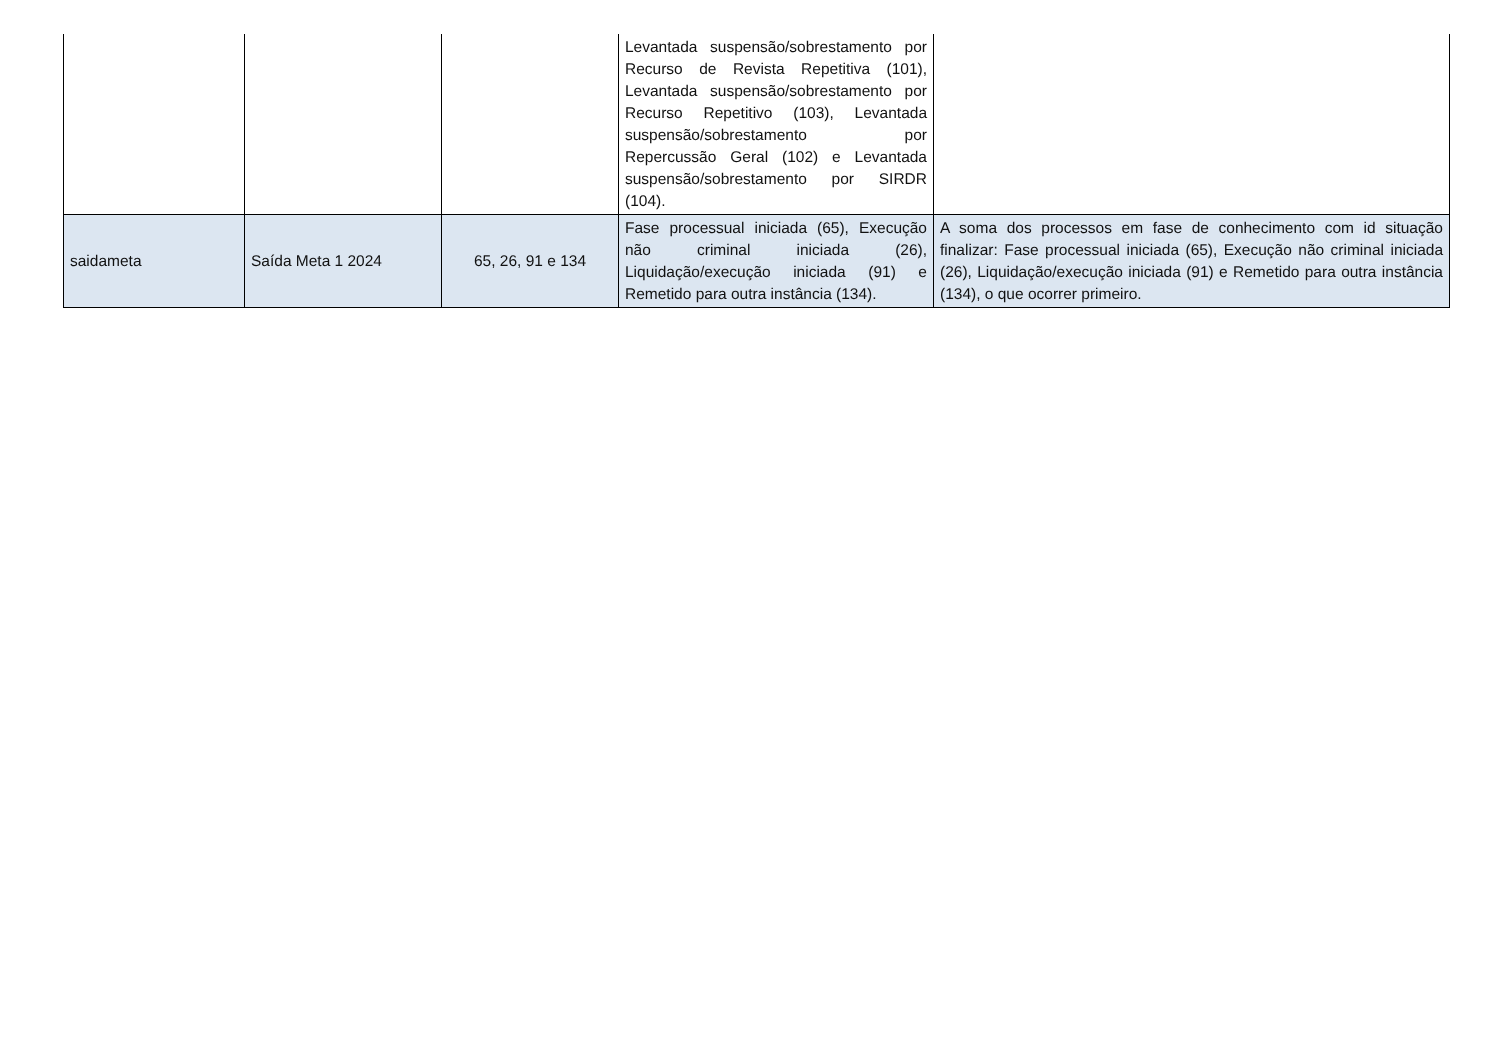| | | | Levantada suspensão/sobrestamento por Recurso de Revista Repetitiva (101), Levantada suspensão/sobrestamento por Recurso Repetitivo (103), Levantada suspensão/sobrestamento por Repercussão Geral (102) e Levantada suspensão/sobrestamento por SIRDR (104). | |
| saidameta | Saída Meta 1 2024 | 65, 26, 91 e 134 | Fase processual iniciada (65), Execução não criminal iniciada (26), Liquidação/execução iniciada (91) e Remetido para outra instância (134). | A soma dos processos em fase de conhecimento com id situação finalizar: Fase processual iniciada (65), Execução não criminal iniciada (26), Liquidação/execução iniciada (91) e Remetido para outra instância (134), o que ocorrer primeiro. |